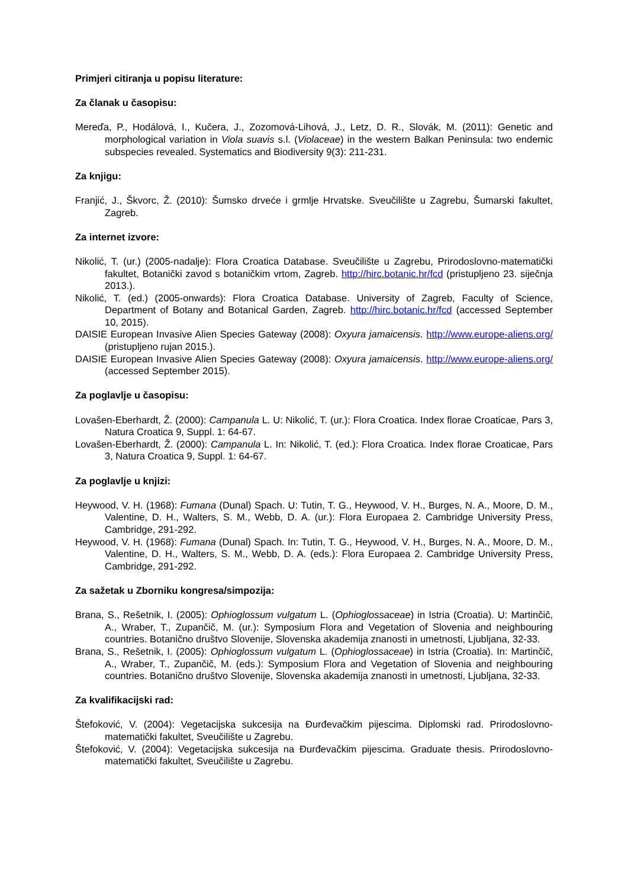Primjeri citiranja u popisu literature:
Za članak u časopisu:
Mereďa, P., Hodálová, I., Kučera, J., Zozomová-Lihová, J., Letz, D. R., Slovák, M. (2011): Genetic and morphological variation in Viola suavis s.l. (Violaceae) in the western Balkan Peninsula: two endemic subspecies revealed. Systematics and Biodiversity 9(3): 211-231.
Za knjigu:
Franjić, J., Škvorc, Ž. (2010): Šumsko drveće i grmlje Hrvatske. Sveučilište u Zagrebu, Šumarski fakultet, Zagreb.
Za internet izvore:
Nikolić, T. (ur.) (2005-nadalje): Flora Croatica Database. Sveučilište u Zagrebu, Prirodoslovno-matematički fakultet, Botanički zavod s botaničkim vrtom, Zagreb. http://hirc.botanic.hr/fcd (pristupljeno 23. siječnja 2013.).
Nikolić, T. (ed.) (2005-onwards): Flora Croatica Database. University of Zagreb, Faculty of Science, Department of Botany and Botanical Garden, Zagreb. http://hirc.botanic.hr/fcd (accessed September 10, 2015).
DAISIE European Invasive Alien Species Gateway (2008): Oxyura jamaicensis. http://www.europe-aliens.org/ (pristupljeno rujan 2015.).
DAISIE European Invasive Alien Species Gateway (2008): Oxyura jamaicensis. http://www.europe-aliens.org/ (accessed September 2015).
Za poglavlje u časopisu:
Lovašen-Eberhardt, Ž. (2000): Campanula L. U: Nikolić, T. (ur.): Flora Croatica. Index florae Croaticae, Pars 3, Natura Croatica 9, Suppl. 1: 64-67.
Lovašen-Eberhardt, Ž. (2000): Campanula L. In: Nikolić, T. (ed.): Flora Croatica. Index florae Croaticae, Pars 3, Natura Croatica 9, Suppl. 1: 64-67.
Za poglavlje u knjizi:
Heywood, V. H. (1968): Fumana (Dunal) Spach. U: Tutin, T. G., Heywood, V. H., Burges, N. A., Moore, D. M., Valentine, D. H., Walters, S. M., Webb, D. A. (ur.): Flora Europaea 2. Cambridge University Press, Cambridge, 291-292.
Heywood, V. H. (1968): Fumana (Dunal) Spach. In: Tutin, T. G., Heywood, V. H., Burges, N. A., Moore, D. M., Valentine, D. H., Walters, S. M., Webb, D. A. (eds.): Flora Europaea 2. Cambridge University Press, Cambridge, 291-292.
Za sažetak u Zborniku kongresa/simpozija:
Brana, S., Rešetnik, I. (2005): Ophioglossum vulgatum L. (Ophioglossaceae) in Istria (Croatia). U: Martinčič, A., Wraber, T., Zupančič, M. (ur.): Symposium Flora and Vegetation of Slovenia and neighbouring countries. Botanično društvo Slovenije, Slovenska akademija znanosti in umetnosti, Ljubljana, 32-33.
Brana, S., Rešetnik, I. (2005): Ophioglossum vulgatum L. (Ophioglossaceae) in Istria (Croatia). In: Martinčič, A., Wraber, T., Zupančič, M. (eds.): Symposium Flora and Vegetation of Slovenia and neighbouring countries. Botanično društvo Slovenije, Slovenska akademija znanosti in umetnosti, Ljubljana, 32-33.
Za kvalifikacijski rad:
Štefoković, V. (2004): Vegetacijska sukcesija na Đurđevačkim pijescima. Diplomski rad. Prirodoslovno-matematički fakultet, Sveučilište u Zagrebu.
Štefoković, V. (2004): Vegetacijska sukcesija na Đurđevačkim pijescima. Graduate thesis. Prirodoslovno-matematički fakultet, Sveučilište u Zagrebu.